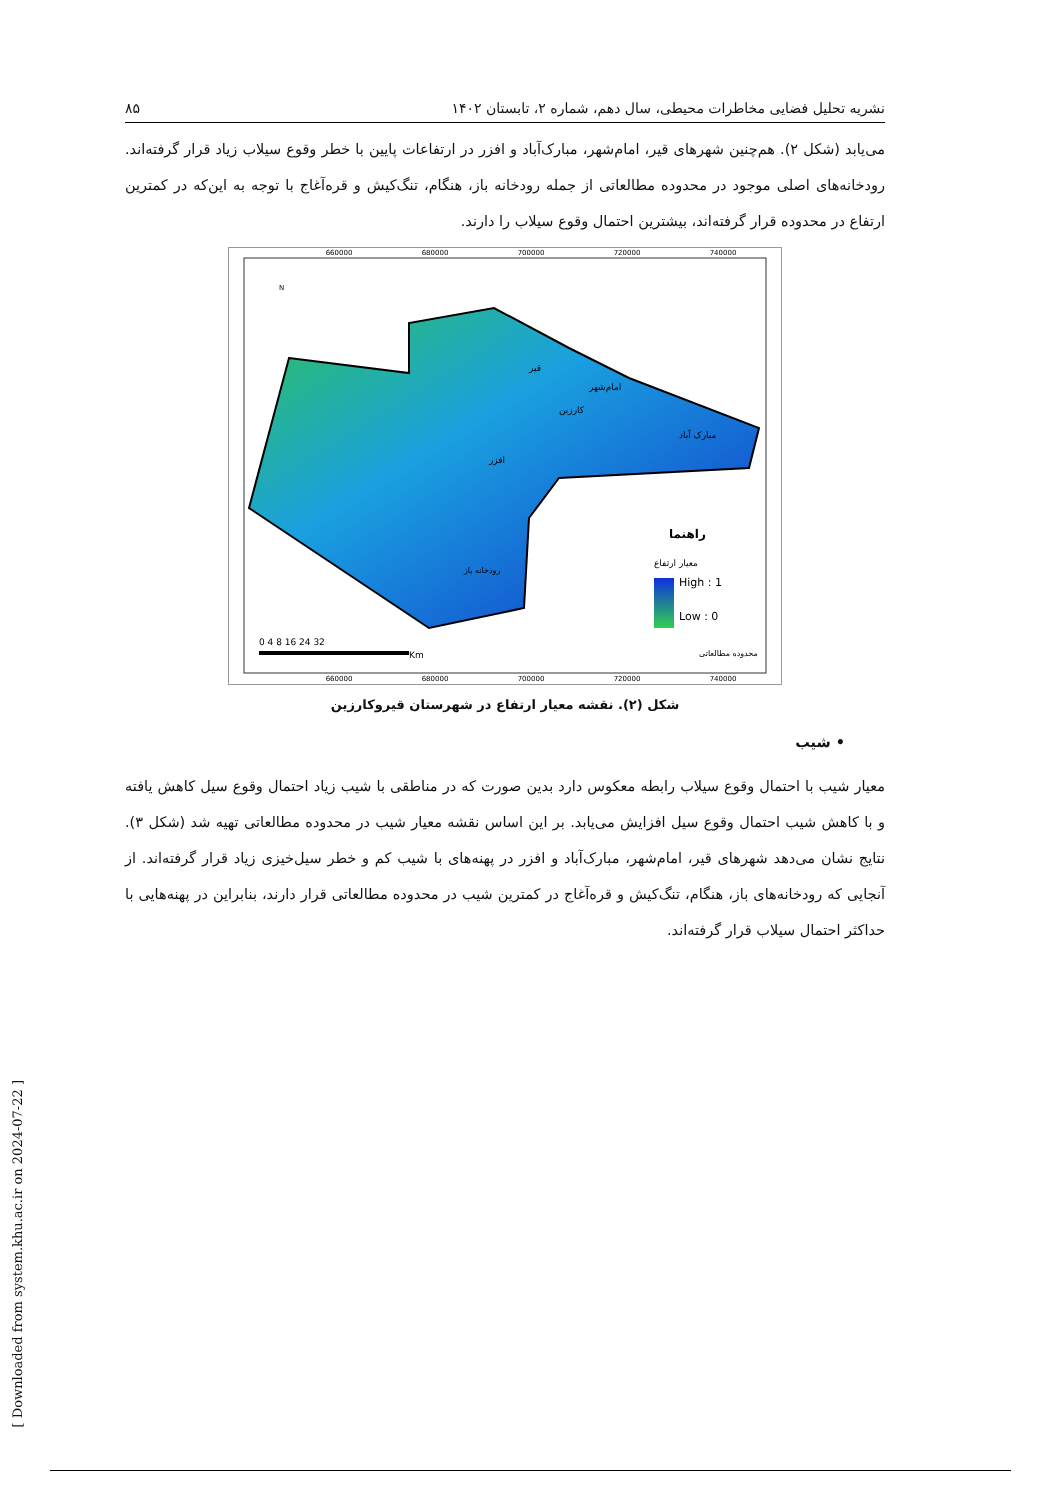نشریه تحلیل فضایی مخاطرات محیطی، سال دهم، شماره ۲، تابستان ۱۴۰۲ ۸۵
می‌یابد (شکل ۲). هم‌چنین شهرهای قیر، امام‌شهر، مبارک‌آباد و افزر در ارتفاعات پایین با خطر وقوع سیلاب زیاد قرار گرفته‌اند. رودخانه‌های اصلی موجود در محدوده مطالعاتی از جمله رودخانه باز، هنگام، تنگ‌کیش و قره‌آغاج با توجه به این‌که در کمترین ارتفاع در محدوده قرار گرفته‌اند، بیشترین احتمال وقوع سیلاب را دارند.
660000
680000
700000
720000
740000
660000
680000
700000
720000
740000
قیر
امام‌شهر
کارزین
افزر
مبارک آباد
رودخانه باز
راهنما
معیار ارتفاع
High : 1
Low : 0
محدوده مطالعاتی
0 4 8 16 24 32
Km
N
شکل (۲). نقشه معیار ارتفاع در شهرستان قیروکارزین
• شیب
معیار شیب با احتمال وقوع سیلاب رابطه معکوس دارد بدین صورت که در مناطقی با شیب زیاد احتمال وقوع سیل کاهش یافته و با کاهش شیب احتمال وقوع سیل افزایش می‌یابد. بر این اساس نقشه معیار شیب در محدوده مطالعاتی تهیه شد (شکل ۳). نتایج نشان می‌دهد شهرهای قیر، امام‌شهر، مبارک‌آباد و افزر در پهنه‌های با شیب کم و خطر سیل‌خیزی زیاد قرار گرفته‌اند. از آنجایی که رودخانه‌های باز، هنگام، تنگ‌کیش و قره‌آغاج در کمترین شیب در محدوده مطالعاتی قرار دارند، بنابراین در پهنه‌هایی با حداکثر احتمال سیلاب قرار گرفته‌اند.
[ Downloaded from system.khu.ac.ir on 2024-07-22 ]